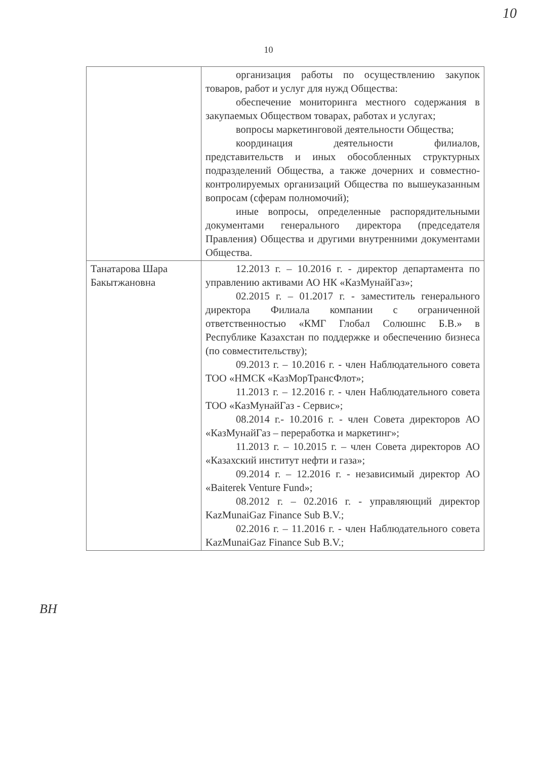10
10
| | организация работы по осуществлению закупок товаров, работ и услуг для нужд Общества: обеспечение мониторинга местного содержания в закупаемых Обществом товарах, работах и услугах; вопросы маркетинговой деятельности Общества; координация деятельности филиалов, представительств и иных обособленных структурных подразделений Общества, а также дочерних и совместно-контролируемых организаций Общества по вышеуказанным вопросам (сферам полномочий); иные вопросы, определенные распорядительными документами генерального директора (председателя Правления) Общества и другими внутренними документами Общества. |
| Танатарова Шара Бакытжановна | 12.2013 г. – 10.2016 г. - директор департамента по управлению активами АО НК «КазМунайГаз»; 02.2015 г. – 01.2017 г. - заместитель генерального директора Филиала компании с ограниченной ответственностью «КМГ Глобал Солюшнс Б.В.» в Республике Казахстан по поддержке и обеспечению бизнеса (по совместительству); 09.2013 г. – 10.2016 г. - член Наблюдательного совета ТОО «НМСК «КазМорТрансФлот»; 11.2013 г. – 12.2016 г. - член Наблюдательного совета ТОО «КазМунайГаз - Сервис»; 08.2014 г.- 10.2016 г. - член Совета директоров АО «КазМунайГаз – переработка и маркетинг»; 11.2013 г. – 10.2015 г. – член Совета директоров АО «Казахский институт нефти и газа»; 09.2014 г. – 12.2016 г. - независимый директор АО «Baiterek Venture Fund»; 08.2012 г. – 02.2016 г. - управляющий директор KazMunaiGaz Finance Sub B.V.; 02.2016 г. – 11.2016 г. - член Наблюдательного совета KazMunaiGaz Finance Sub B.V.; |
ВН